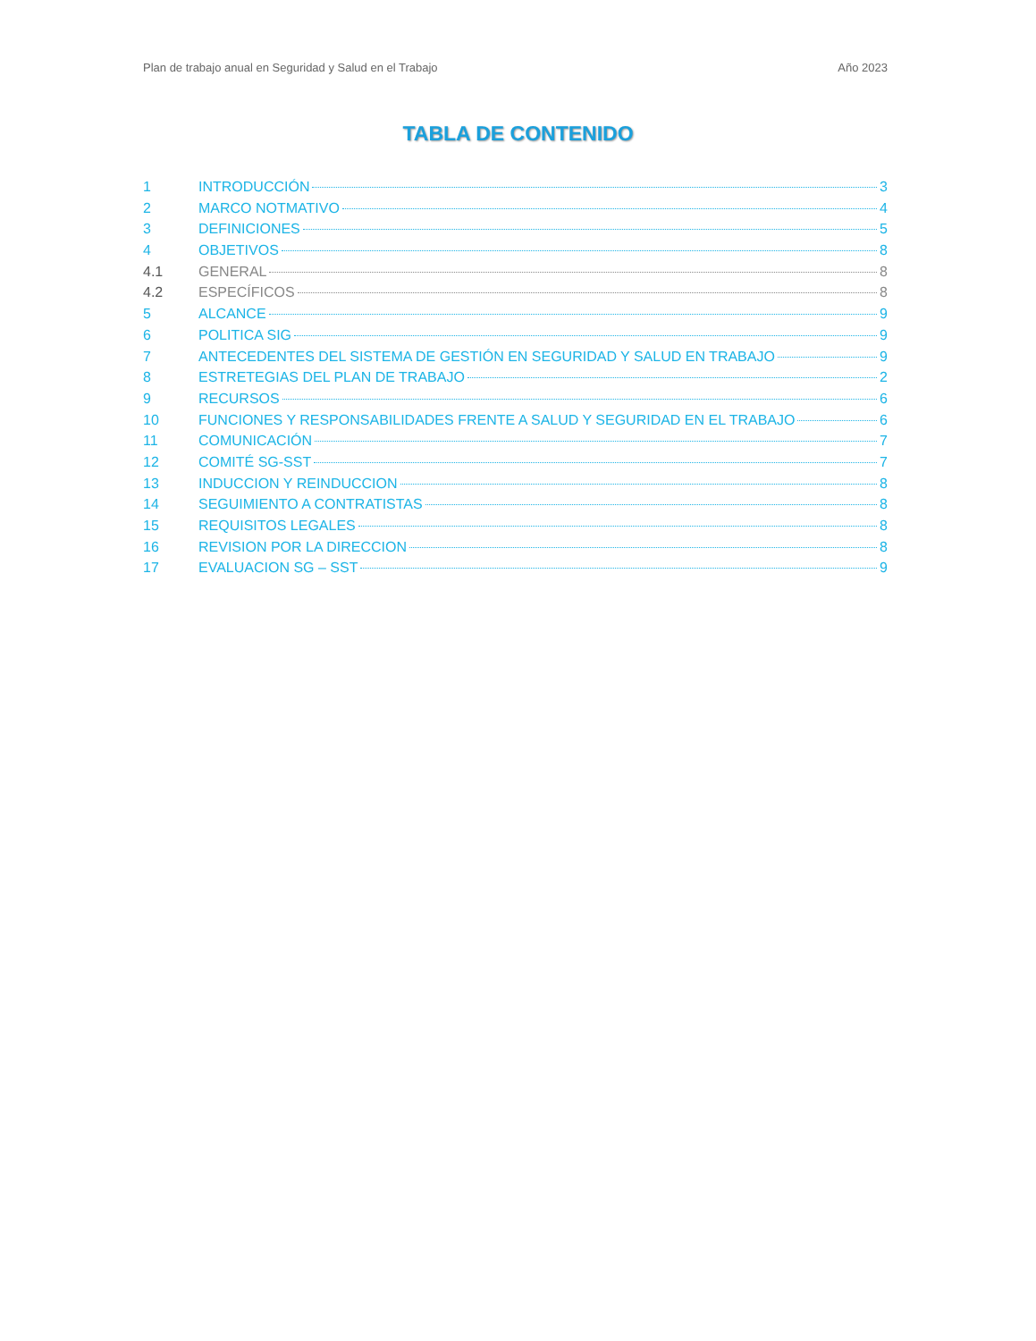Plan de trabajo anual en Seguridad y Salud en el Trabajo Año 2023
TABLA DE CONTENIDO
1 INTRODUCCIÓN 3
2 MARCO NOTMATIVO 4
3 DEFINICIONES 5
4 OBJETIVOS 8
4.1 GENERAL 8
4.2 ESPECÍFICOS 8
5 ALCANCE 9
6 POLITICA SIG 9
7 ANTECEDENTES DEL SISTEMA DE GESTIÓN EN SEGURIDAD Y SALUD EN TRABAJO 9
8 ESTRETEGIAS DEL PLAN DE TRABAJO 2
9 RECURSOS 6
10 FUNCIONES Y RESPONSABILIDADES FRENTE A SALUD Y SEGURIDAD EN EL TRABAJO 6
11 COMUNICACIÓN 7
12 COMITÉ SG-SST 7
13 INDUCCION Y REINDUCCION 8
14 SEGUIMIENTO A CONTRATISTAS 8
15 REQUISITOS LEGALES 8
16 REVISION POR LA DIRECCION 8
17 EVALUACION SG – SST 9